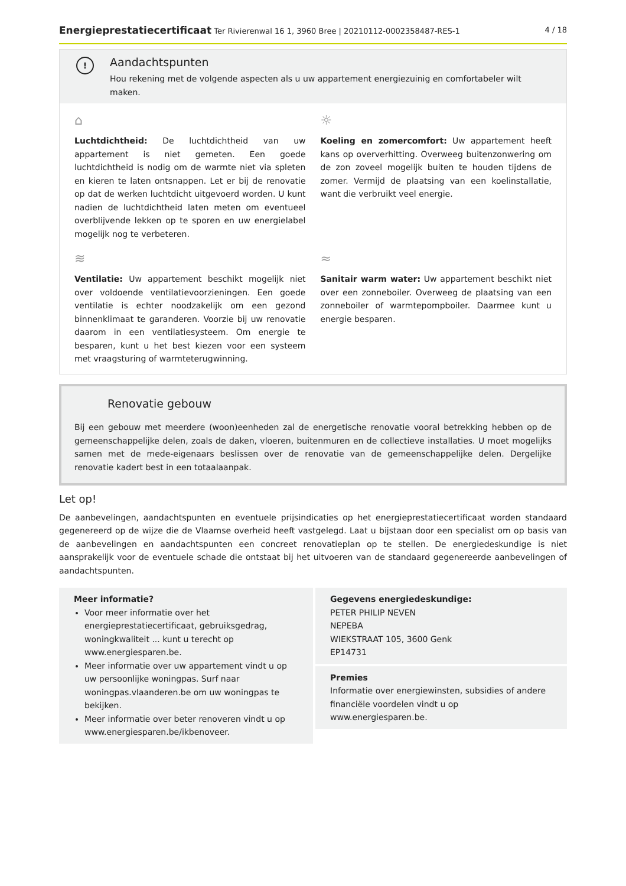Energieprestatiecertificaat Ter Rivierenwal 16 1, 3960 Bree | 20210112-0002358487-RES-1 4 / 18
!
Aandachtspunten
Hou rekening met de volgende aspecten als u uw appartement energiezuinig en comfortabeler wilt maken.
⌂
Luchtdichtheid: De luchtdichtheid van uw appartement is niet gemeten. Een goede luchtdichtheid is nodig om de warmte niet via spleten en kieren te laten ontsnappen. Let er bij de renovatie op dat de werken luchtdicht uitgevoerd worden. U kunt nadien de luchtdichtheid laten meten om eventueel overblijvende lekken op te sporen en uw energielabel mogelijk nog te verbeteren.
☼
Koeling en zomercomfort: Uw appartement heeft kans op oververhitting. Overweeg buitenzonwering om de zon zoveel mogelijk buiten te houden tijdens de zomer. Vermijd de plaatsing van een koelinstallatie, want die verbruikt veel energie.
≋
Ventilatie: Uw appartement beschikt mogelijk niet over voldoende ventilatievoorzieningen. Een goede ventilatie is echter noodzakelijk om een gezond binnenklimaat te garanderen. Voorzie bij uw renovatie daarom in een ventilatiesysteem. Om energie te besparen, kunt u het best kiezen voor een systeem met vraagsturing of warmteterugwinning.
≈
Sanitair warm water: Uw appartement beschikt niet over een zonneboiler. Overweeg de plaatsing van een zonneboiler of warmtepompboiler. Daarmee kunt u energie besparen.
Renovatie gebouw
Bij een gebouw met meerdere (woon)eenheden zal de energetische renovatie vooral betrekking hebben op de gemeenschappelijke delen, zoals de daken, vloeren, buitenmuren en de collectieve installaties. U moet mogelijks samen met de mede-eigenaars beslissen over de renovatie van de gemeenschappelijke delen. Dergelijke renovatie kadert best in een totaalaanpak.
Let op!
De aanbevelingen, aandachtspunten en eventuele prijsindicaties op het energieprestatiecertificaat worden standaard gegenereerd op de wijze die de Vlaamse overheid heeft vastgelegd. Laat u bijstaan door een specialist om op basis van de aanbevelingen en aandachtspunten een concreet renovatieplan op te stellen. De energiedeskundige is niet aansprakelijk voor de eventuele schade die ontstaat bij het uitvoeren van de standaard gegenereerde aanbevelingen of aandachtspunten.
Meer informatie?
Voor meer informatie over het energieprestatiecertificaat, gebruiksgedrag, woningkwaliteit ... kunt u terecht op www.energiesparen.be.
Meer informatie over uw appartement vindt u op uw persoonlijke woningpas. Surf naar woningpas.vlaanderen.be om uw woningpas te bekijken.
Meer informatie over beter renoveren vindt u op www.energiesparen.be/ikbenoveer.
Gegevens energiedeskundige:
PETER PHILIP NEVEN
NEPEBA
WIEKSTRAAT 105, 3600 Genk
EP14731
Premies
Informatie over energiewinsten, subsidies of andere financiële voordelen vindt u op www.energiesparen.be.